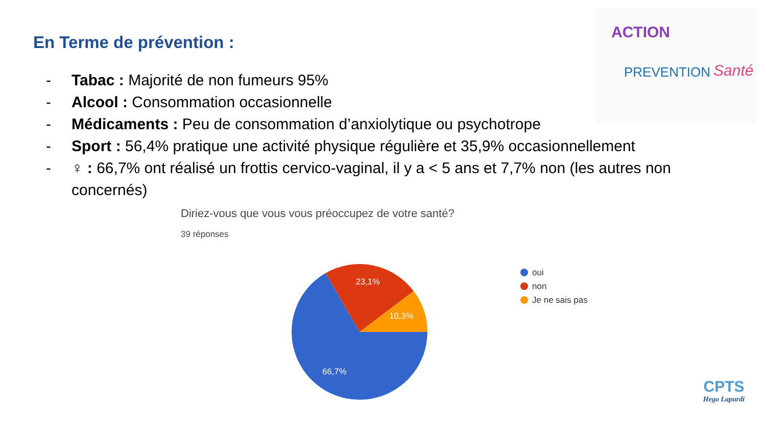En Terme de prévention :
- Tabac : Majorité de non fumeurs 95%
- Alcool : Consommation occasionnelle
- Médicaments : Peu de consommation d’anxiolytique ou psychotrope
- Sport : 56,4% pratique une activité physique régulière et 35,9% occasionnellement
- ♀ : 66,7% ont réalisé un frottis cervico-vaginal, il y a < 5 ans et 7,7% non (les autres non concernés)
ACTION
PREVENTION Santé
Diriez-vous que vous vous préoccupez de votre santé?
39 réponses
66,7%
23,1%
10,3%
oui
non
Je ne sais pas
CPTS
Hego Lapurdi